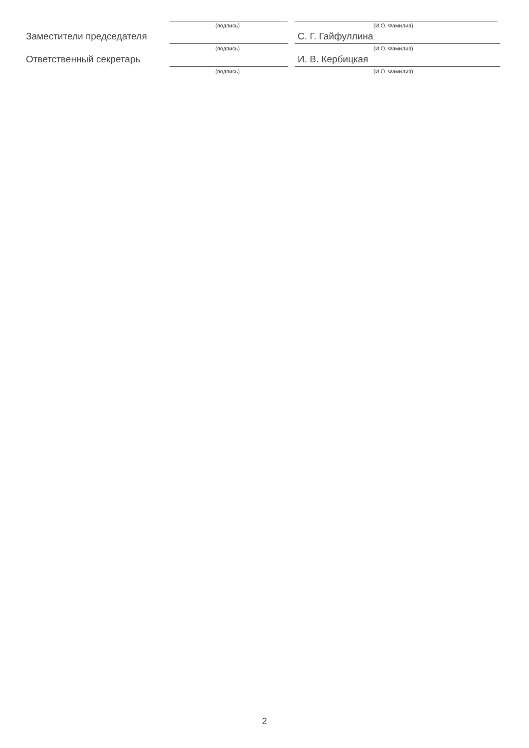(подпись) (И.О. Фамилия)
Заместители председателя С. Г. Гайфуллина
(подпись) (И.О. Фамилия)
Ответственный секретарь И. В. Кербицкая
(подпись) (И.О. Фамилия)
2